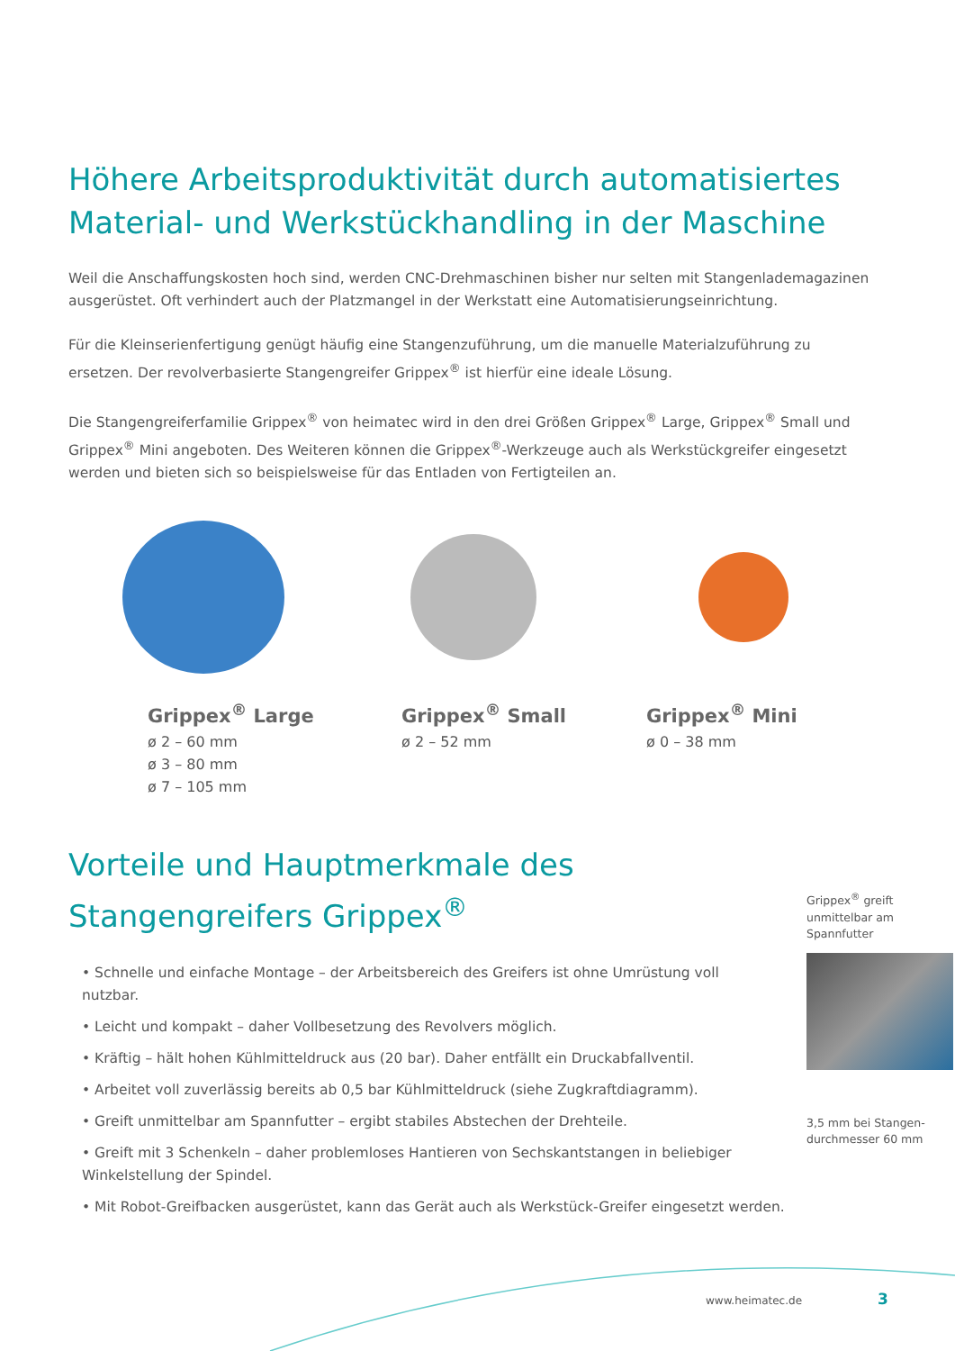Höhere Arbeitsproduktivität durch automatisiertes Material- und Werkstückhandling in der Maschine
Weil die Anschaffungskosten hoch sind, werden CNC-Drehmaschinen bisher nur selten mit Stangenlademagazinen ausgerüstet. Oft verhindert auch der Platzmangel in der Werkstatt eine Automatisierungseinrichtung.
Für die Kleinserienfertigung genügt häufig eine Stangenzuführung, um die manuelle Materialzuführung zu ersetzen. Der revolverbasierte Stangengreifer Grippex<sup>®</sup> ist hierfür eine ideale Lösung.
Die Stangengreiferfamilie Grippex<sup>®</sup> von heimatec wird in den drei Größen Grippex<sup>®</sup> Large, Grippex<sup>®</sup> Small und Grippex<sup>®</sup> Mini angeboten. Des Weiteren können die Grippex<sup>®</sup>-Werkzeuge auch als Werkstückgreifer eingesetzt werden und bieten sich so beispielsweise für das Entladen von Fertigteilen an.
Grippex<sup>®</sup> Large
ø 2 – 60 mm
ø 3 – 80 mm
ø 7 – 105 mm
Grippex<sup>®</sup> Small
ø 2 – 52 mm
Grippex<sup>®</sup> Mini
ø 0 – 38 mm
Vorteile und Hauptmerkmale des Stangengreifers Grippex<sup>®</sup>
• Schnelle und einfache Montage – der Arbeitsbereich des Greifers ist ohne Umrüstung voll nutzbar.
• Leicht und kompakt – daher Vollbesetzung des Revolvers möglich.
• Kräftig – hält hohen Kühlmitteldruck aus (20 bar). Daher entfällt ein Druckabfallventil.
• Arbeitet voll zuverlässig bereits ab 0,5 bar Kühlmitteldruck (siehe Zugkraftdiagramm).
• Greift unmittelbar am Spannfutter – ergibt stabiles Abstechen der Drehteile.
• Greift mit 3 Schenkeln – daher problemloses Hantieren von Sechskantstangen in beliebiger Winkelstellung der Spindel.
• Mit Robot-Greifbacken ausgerüstet, kann das Gerät auch als Werkstück-Greifer eingesetzt werden.
Grippex<sup>®</sup> greift unmittelbar am Spannfutter
3,5 mm bei Stangen-durchmesser 60 mm
www.heimatec.de 3